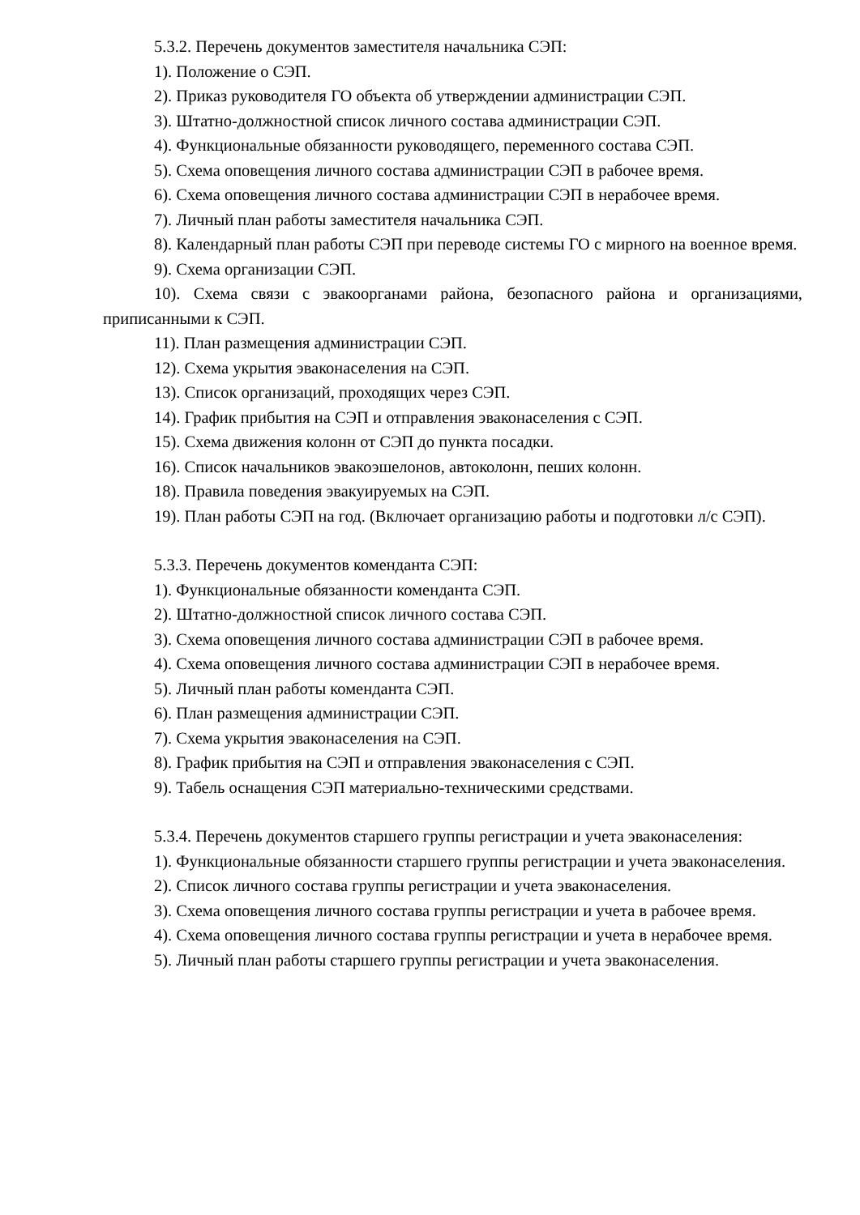5.3.2. Перечень документов заместителя начальника СЭП:
1). Положение о СЭП.
2). Приказ руководителя ГО объекта об утверждении администрации СЭП.
3). Штатно-должностной список личного состава администрации СЭП.
4). Функциональные обязанности руководящего, переменного состава СЭП.
5). Схема оповещения личного состава администрации СЭП в рабочее время.
6). Схема оповещения личного состава администрации СЭП в нерабочее время.
7). Личный план работы заместителя начальника СЭП.
8). Календарный план работы СЭП при переводе системы ГО с мирного на военное время.
9). Схема организации СЭП.
10). Схема связи с эвакоорганами района, безопасного района и организациями, приписанными к СЭП.
11). План размещения администрации СЭП.
12). Схема укрытия эваконаселения на СЭП.
13). Список организаций, проходящих через СЭП.
14). График прибытия на СЭП и отправления эваконаселения с СЭП.
15). Схема движения колонн от СЭП до пункта посадки.
16). Список начальников эвакоэшелонов, автоколонн, пеших колонн.
18). Правила поведения эвакуируемых на СЭП.
19). План работы СЭП на год. (Включает организацию работы и подготовки л/с СЭП).
5.3.3. Перечень документов коменданта СЭП:
1). Функциональные обязанности коменданта СЭП.
2). Штатно-должностной список личного состава СЭП.
3). Схема оповещения личного состава администрации СЭП в рабочее время.
4). Схема оповещения личного состава администрации СЭП в нерабочее время.
5). Личный план работы коменданта СЭП.
6). План размещения администрации СЭП.
7). Схема укрытия эваконаселения на СЭП.
8). График прибытия на СЭП и отправления эваконаселения с СЭП.
9). Табель оснащения СЭП материально-техническими средствами.
5.3.4. Перечень документов старшего группы регистрации и учета эваконаселения:
1). Функциональные обязанности старшего группы регистрации и учета эваконаселения.
2). Список личного состава группы регистрации и учета эваконаселения.
3). Схема оповещения личного состава группы регистрации и учета в рабочее время.
4). Схема оповещения личного состава группы регистрации и учета в нерабочее время.
5). Личный план работы старшего группы регистрации и учета эваконаселения.